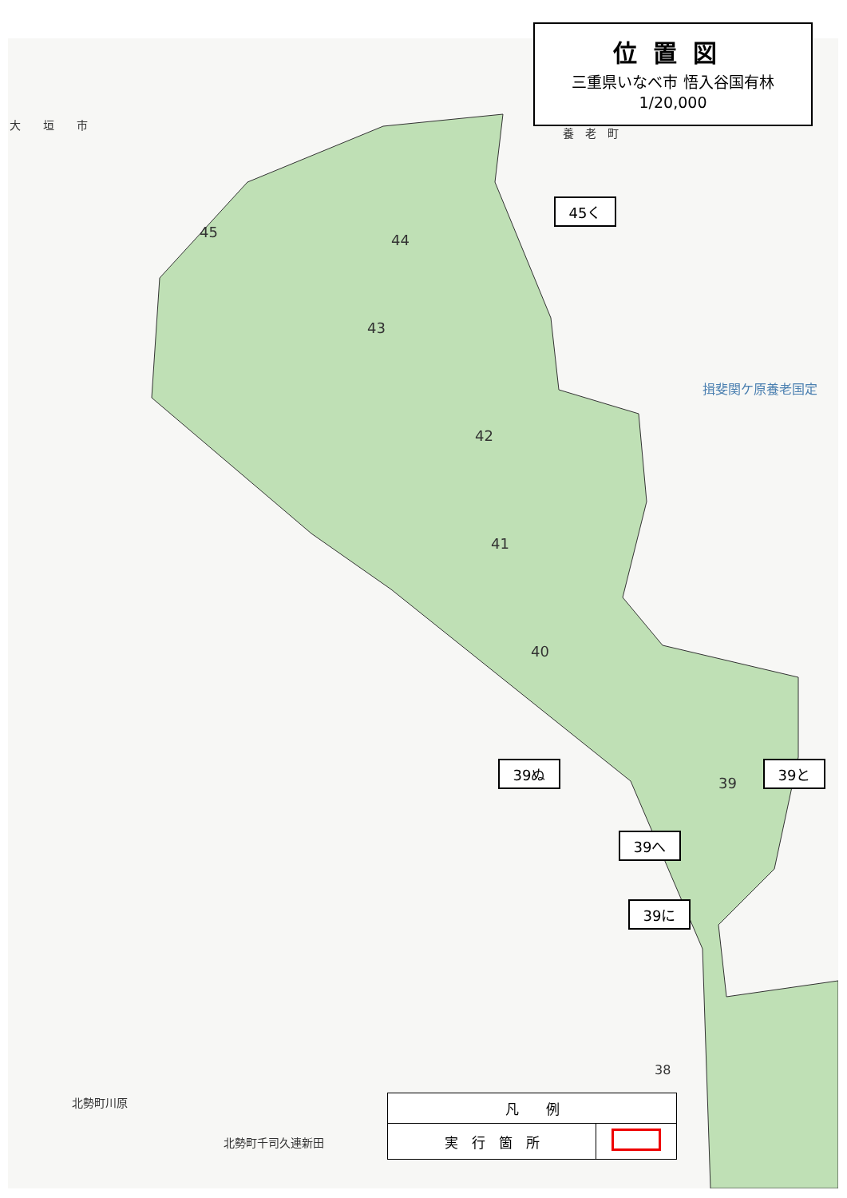位置図
三重県いなべ市 悟入谷国有林
1/20,000
大　　垣　　市
養　老　町
揖斐関ケ原養老国定
45 44
43
42
41
40
39
38
北勢町川原
北勢町千司久連新田
45く
39ぬ 39と
39へ
39に
| 凡 例 | |
| --- | --- |
| 実 行 箇 所 | |